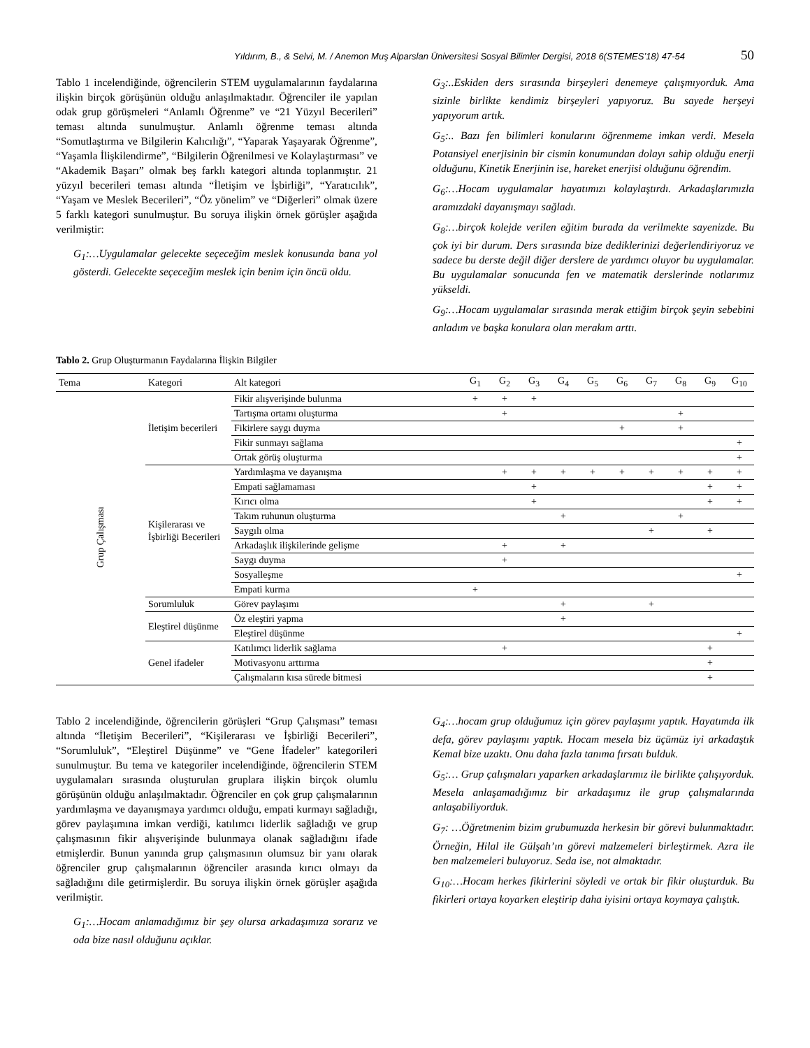Yıldırım, B., & Selvi, M. / Anemon Muş Alparslan Üniversitesi Sosyal Bilimler Dergisi, 2018 6(STEMES’18) 47-54 50
Tablo 1 incelendiğinde, öğrencilerin STEM uygulamalarının faydalarına ilişkin birçok görüşünün olduğu anlaşılmaktadır. Öğrenciler ile yapılan odak grup görüşmeleri “Anlamlı Öğrenme” ve “21 Yüzyıl Becerileri” teması altında sunulmuştur. Anlamlı öğrenme teması altında “Somutlaştırma ve Bilgilerin Kalıcılığı”, “Yaparak Yaşayarak Öğrenme”, “Yaşamla İlişkilendirme”, “Bilgilerin Öğrenilmesi ve Kolaylaştırması” ve “Akademik Başarı” olmak beş farklı kategori altında toplanmıştır. 21 yüzyıl becerileri teması altında “İletişim ve İşbirliği”, “Yaratıcılık”, “Yaşam ve Meslek Becerileri”, “Öz yönelim” ve “Diğerleri” olmak üzere 5 farklı kategori sunulmuştur. Bu soruya ilişkin örnek görüşler aşağıda verilmiştir:
G<sub>1</sub>:…Uygulamalar gelecekte seçeceğim meslek konusunda bana yol gösterdi. Gelecekte seçeceğim meslek için benim için öncü oldu.
G<sub>3</sub>:..Eskiden ders sırasında birşeyleri denemeye çalışmıyorduk. Ama sizinle birlikte kendimiz birşeyleri yapıyoruz. Bu sayede herşeyi yapıyorum artık.
G<sub>5</sub>:.. Bazı fen bilimleri konularını öğrenmeme imkan verdi. Mesela Potansiyel enerjisinin bir cismin konumundan dolayı sahip olduğu enerji olduğunu, Kinetik Enerjinin ise, hareket enerjisi olduğunu öğrendim.
G<sub>6</sub>:…Hocam uygulamalar hayatımızı kolaylaştırdı. Arkadaşlarımızla aramızdaki dayanışmayı sağladı.
G<sub>8</sub>:…birçok kolejde verilen eğitim burada da verilmekte sayenizde. Bu çok iyi bir durum. Ders sırasında bize dediklerinizi değerlendiriyoruz ve sadece bu derste değil diğer derslere de yardımcı oluyor bu uygulamalar. Bu uygulamalar sonucunda fen ve matematik derslerinde notlarımız yükseldi.
G<sub>9</sub>:…Hocam uygulamalar sırasında merak ettiğim birçok şeyin sebebini anladım ve başka konulara olan merakım arttı.
Tablo 2. Grup Oluşturmanın Faydalarına İlişkin Bilgiler
| Tema | Kategori | Alt kategori | G<sub>1</sub> | G<sub>2</sub> | G<sub>3</sub> | G<sub>4</sub> | G<sub>5</sub> | G<sub>6</sub> | G<sub>7</sub> | G<sub>8</sub> | G<sub>9</sub> | G<sub>10</sub> |
| --- | --- | --- | --- | --- | --- | --- | --- | --- | --- | --- | --- | --- |
| Grup Çalışması | İletişim becerileri | Fikir alışverişinde bulunma | + | + | + | | | | | | | |
| | | Tartışma ortamı oluşturma | | + | | | | | | + | | |
| | | Fikirlere saygı duyma | | | | | | + | | + | | |
| | | Fikir sunmayı sağlama | | | | | | | | | | + |
| | | Ortak görüş oluşturma | | | | | | | | | | + |
| | Kişilerarası ve İşbirliği Becerileri | Yardımlaşma ve dayanışma | | + | + | + | + | + | + | + | + | + |
| | | Empati sağlamaması | | | + | | | | | | + | + |
| | | Kırıcı olma | | | + | | | | | | + | + |
| | | Takım ruhunun oluşturma | | | | + | | | | + | | |
| | | Saygılı olma | | | | | | | + | | + | |
| | | Arkadaşlık ilişkilerinde gelişme | | + | | + | | | | | | |
| | | Saygı duyma | | + | | | | | | | | |
| | | Sosyalleşme | | | | | | | | | | + |
| | | Empati kurma | + | | | | | | | | | |
| | Sorumluluk | Görev paylaşımı | | | | + | | | + | | | |
| | Eleştirel düşünme | Öz eleştiri yapma | | | | + | | | | | | |
| | | Eleştirel düşünme | | | | | | | | | | + |
| | Genel ifadeler | Katılımcı liderlik sağlama | | + | | | | | | | + | |
| | | Motivasyonu arttırma | | | | | | | | | + | |
| | | Çalışmaların kısa sürede bitmesi | | | | | | | | | + | |
Tablo 2 incelendiğinde, öğrencilerin görüşleri “Grup Çalışması” teması altında “İletişim Becerileri”, “Kişilerarası ve İşbirliği Becerileri”, “Sorumluluk”, “Eleştirel Düşünme” ve “Gene İfadeler” kategorileri sunulmuştur. Bu tema ve kategoriler incelendiğinde, öğrencilerin STEM uygulamaları sırasında oluşturulan gruplara ilişkin birçok olumlu görüşünün olduğu anlaşılmaktadır. Öğrenciler en çok grup çalışmalarının yardımlaşma ve dayanışmaya yardımcı olduğu, empati kurmayı sağladığı, görev paylaşımına imkan verdiği, katılımcı liderlik sağladığı ve grup çalışmasının fikir alışverişinde bulunmaya olanak sağladığını ifade etmişlerdir. Bunun yanında grup çalışmasının olumsuz bir yanı olarak öğrenciler grup çalışmalarının öğrenciler arasında kırıcı olmayı da sağladığını dile getirmişlerdir. Bu soruya ilişkin örnek görüşler aşağıda verilmiştir.
G<sub>1</sub>:…Hocam anlamadığımız bir şey olursa arkadaşımıza sorarız ve oda bize nasıl olduğunu açıklar.
G<sub>4</sub>:…hocam grup olduğumuz için görev paylaşımı yaptık. Hayatımda ilk defa, görev paylaşımı yaptık. Hocam mesela biz üçümüz iyi arkadaştık Kemal bize uzaktı. Onu daha fazla tanıma fırsatı bulduk.
G<sub>5</sub>:… Grup çalışmaları yaparken arkadaşlarımız ile birlikte çalışıyorduk. Mesela anlaşamadığımız bir arkadaşımız ile grup çalışmalarında anlaşabiliyorduk.
G<sub>7</sub>: …Öğretmenim bizim grubumuzda herkesin bir görevi bulunmaktadır. Örneğin, Hilal ile Gülşah’ın görevi malzemeleri birleştirmek. Azra ile ben malzemeleri buluyoruz. Seda ise, not almaktadır.
G<sub>10</sub>:…Hocam herkes fikirlerini söyledi ve ortak bir fikir oluşturduk. Bu fikirleri ortaya koyarken eleştirip daha iyisini ortaya koymaya çalıştık.